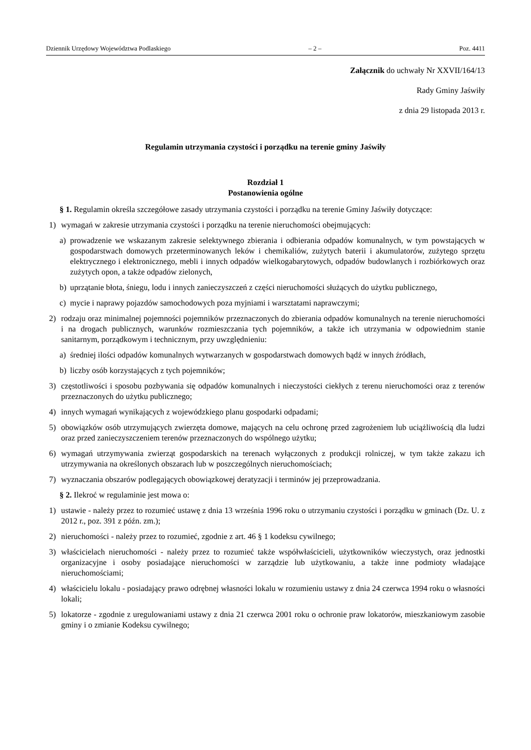Dziennik Urzędowy Województwa Podlaskiego – 2 – Poz. 4411
Załącznik do uchwały Nr XXVII/164/13
Rady Gminy Jaświły
z dnia 29 listopada 2013 r.
Regulamin utrzymania czystości i porządku na terenie gminy Jaświły
Rozdział 1
Postanowienia ogólne
§ 1. Regulamin określa szczegółowe zasady utrzymania czystości i porządku na terenie Gminy Jaświły dotyczące:
1) wymagań w zakresie utrzymania czystości i porządku na terenie nieruchomości obejmujących:
a) prowadzenie we wskazanym zakresie selektywnego zbierania i odbierania odpadów komunalnych, w tym powstających w gospodarstwach domowych przeterminowanych leków i chemikaliów, zużytych baterii i akumulatorów, zużytego sprzętu elektrycznego i elektronicznego, mebli i innych odpadów wielkogabarytowych, odpadów budowlanych i rozbiórkowych oraz zużytych opon, a także odpadów zielonych,
b) uprzątanie błota, śniegu, lodu i innych zanieczyszczeń z części nieruchomości służących do użytku publicznego,
c) mycie i naprawy pojazdów samochodowych poza myjniami i warsztatami naprawczymi;
2) rodzaju oraz minimalnej pojemności pojemników przeznaczonych do zbierania odpadów komunalnych na terenie nieruchomości i na drogach publicznych, warunków rozmieszczania tych pojemników, a także ich utrzymania w odpowiednim stanie sanitarnym, porządkowym i technicznym, przy uwzględnieniu:
a) średniej ilości odpadów komunalnych wytwarzanych w gospodarstwach domowych bądź w innych źródłach,
b) liczby osób korzystających z tych pojemników;
3) częstotliwości i sposobu pozbywania się odpadów komunalnych i nieczystości ciekłych z terenu nieruchomości oraz z terenów przeznaczonych do użytku publicznego;
4) innych wymagań wynikających z wojewódzkiego planu gospodarki odpadami;
5) obowiązków osób utrzymujących zwierzęta domowe, mających na celu ochronę przed zagrożeniem lub uciążliwością dla ludzi oraz przed zanieczyszczeniem terenów przeznaczonych do wspólnego użytku;
6) wymagań utrzymywania zwierząt gospodarskich na terenach wyłączonych z produkcji rolniczej, w tym także zakazu ich utrzymywania na określonych obszarach lub w poszczególnych nieruchomościach;
7) wyznaczania obszarów podlegających obowiązkowej deratyzacji i terminów jej przeprowadzania.
§ 2. Ilekroć w regulaminie jest mowa o:
1) ustawie - należy przez to rozumieć ustawę z dnia 13 września 1996 roku o utrzymaniu czystości i porządku w gminach (Dz. U. z 2012 r., poz. 391 z późn. zm.);
2) nieruchomości - należy przez to rozumieć, zgodnie z art. 46 § 1 kodeksu cywilnego;
3) właścicielach nieruchomości - należy przez to rozumieć także współwłaścicieli, użytkowników wieczystych, oraz jednostki organizacyjne i osoby posiadające nieruchomości w zarządzie lub użytkowaniu, a także inne podmioty władające nieruchomościami;
4) właścicielu lokalu - posiadający prawo odrębnej własności lokalu w rozumieniu ustawy z dnia 24 czerwca 1994 roku o własności lokali;
5) lokatorze - zgodnie z uregulowaniami ustawy z dnia 21 czerwca 2001 roku o ochronie praw lokatorów, mieszkaniowym zasobie gminy i o zmianie Kodeksu cywilnego;